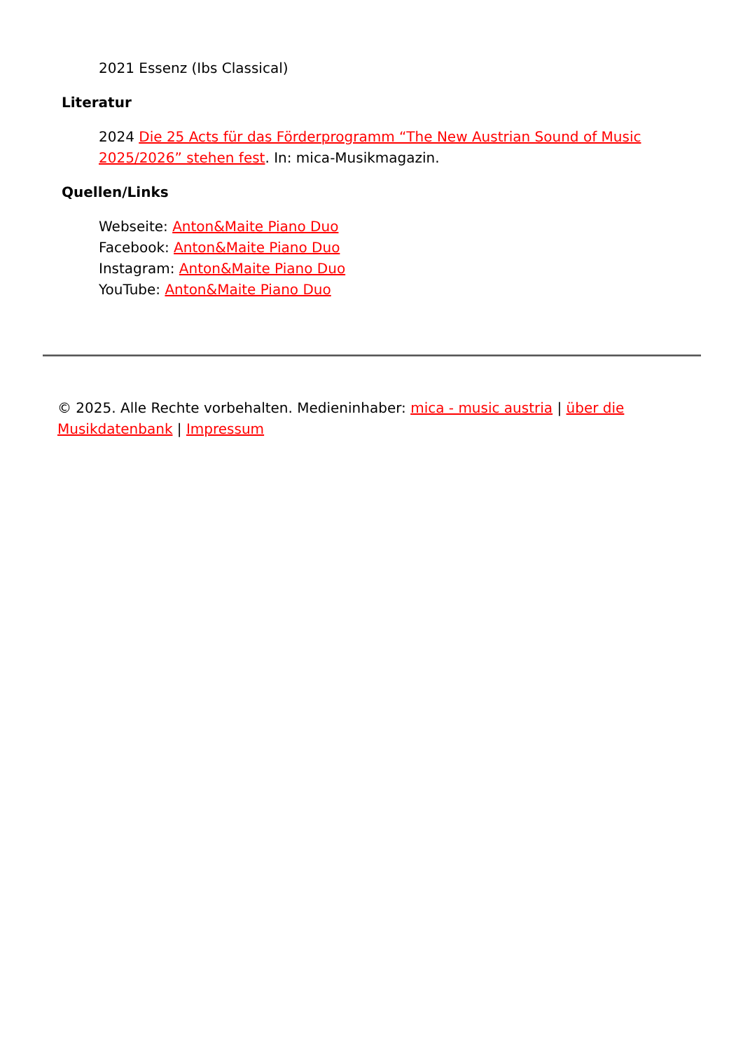2021 Essenz (Ibs Classical)
Literatur
2024 Die 25 Acts für das Förderprogramm “The New Austrian Sound of Music 2025/2026” stehen fest. In: mica-Musikmagazin.
Quellen/Links
Webseite: Anton&Maite Piano Duo
Facebook: Anton&Maite Piano Duo
Instagram: Anton&Maite Piano Duo
YouTube: Anton&Maite Piano Duo
© 2025. Alle Rechte vorbehalten. Medieninhaber: mica - music austria | über die Musikdatenbank | Impressum